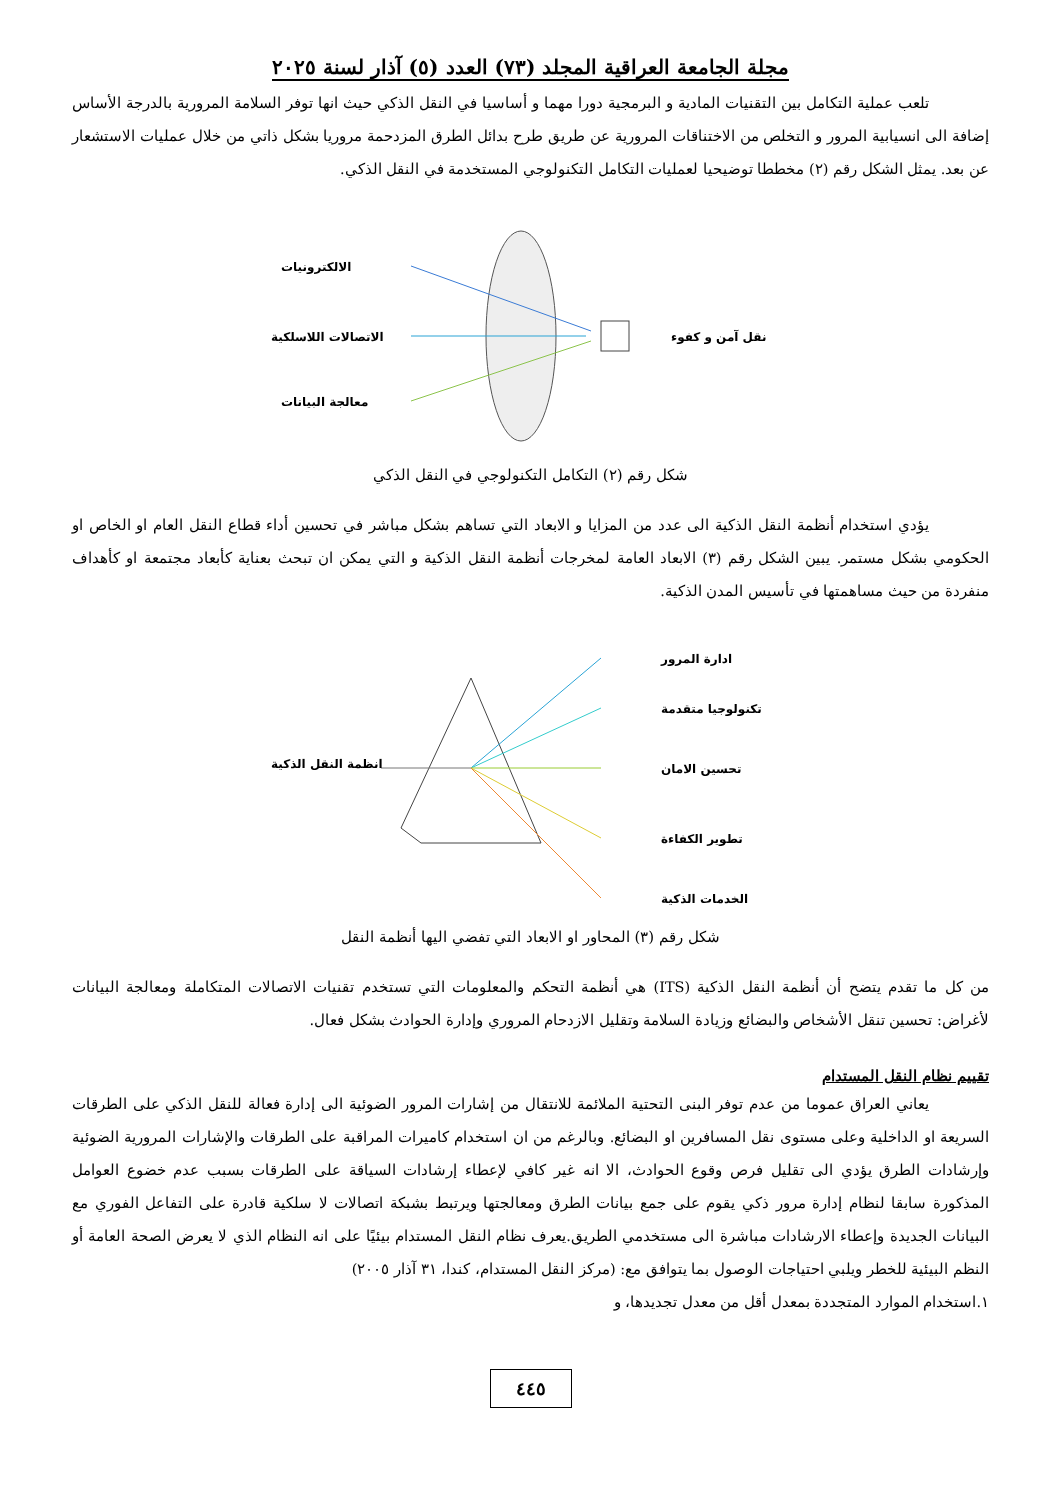مجلة الجامعة العراقية المجلد (٧٣) العدد (٥) آذار لسنة ٢٠٢٥
تلعب عملية التكامل بين التقنيات المادية و البرمجية دورا مهما و أساسيا في النقل الذكي حيث انها توفر السلامة المرورية بالدرجة الأساس إضافة الى انسيابية المرور و التخلص من الاختناقات المرورية عن طريق طرح بدائل الطرق المزدحمة مروريا بشكل ذاتي من خلال عمليات الاستشعار عن بعد. يمثل الشكل رقم (٢) مخططا توضيحيا لعمليات التكامل التكنولوجي المستخدمة في النقل الذكي.
الالكترونيات
الاتصالات اللاسلكية
معالجة البيانات
نقل آمن و كفوء
شكل رقم (٢) التكامل التكنولوجي في النقل الذكي
يؤدي استخدام أنظمة النقل الذكية الى عدد من المزايا و الابعاد التي تساهم بشكل مباشر في تحسين أداء قطاع النقل العام او الخاص او الحكومي بشكل مستمر. يبين الشكل رقم (٣) الابعاد العامة لمخرجات أنظمة النقل الذكية و التي يمكن ان تبحث بعناية كأبعاد مجتمعة او كأهداف منفردة من حيث مساهمتها في تأسيس المدن الذكية.
انظمة النقل الذكية
ادارة المرور
تكنولوجيا متقدمة
تحسين الامان
تطوير الكفاءة
الخدمات الذكية
شكل رقم (٣) المحاور او الابعاد التي تفضي اليها أنظمة النقل
من كل ما تقدم يتضح أن أنظمة النقل الذكية (ITS) هي أنظمة التحكم والمعلومات التي تستخدم تقنيات الاتصالات المتكاملة ومعالجة البيانات لأغراض: تحسين تنقل الأشخاص والبضائع وزيادة السلامة وتقليل الازدحام المروري وإدارة الحوادث بشكل فعال.
تقييم نظام النقل المستدام
يعاني العراق عموما من عدم توفر البنى التحتية الملائمة للانتقال من إشارات المرور الضوئية الى إدارة فعالة للنقل الذكي على الطرقات السريعة او الداخلية وعلى مستوى نقل المسافرين او البضائع. وبالرغم من ان استخدام كاميرات المراقبة على الطرقات والإشارات المرورية الضوئية وإرشادات الطرق يؤدي الى تقليل فرص وقوع الحوادث، الا انه غير كافي لإعطاء إرشادات السياقة على الطرقات بسبب عدم خضوع العوامل المذكورة سابقا لنظام إدارة مرور ذكي يقوم على جمع بيانات الطرق ومعالجتها ويرتبط بشبكة اتصالات لا سلكية قادرة على التفاعل الفوري مع البيانات الجديدة وإعطاء الارشادات مباشرة الى مستخدمي الطريق.يعرف نظام النقل المستدام بيئيًا على انه النظام الذي لا يعرض الصحة العامة أو النظم البيئية للخطر ويلبي احتياجات الوصول بما يتوافق مع: (مركز النقل المستدام، كندا، ٣١ آذار ٢٠٠٥)
١.استخدام الموارد المتجددة بمعدل أقل من معدل تجديدها، و
٤٤٥